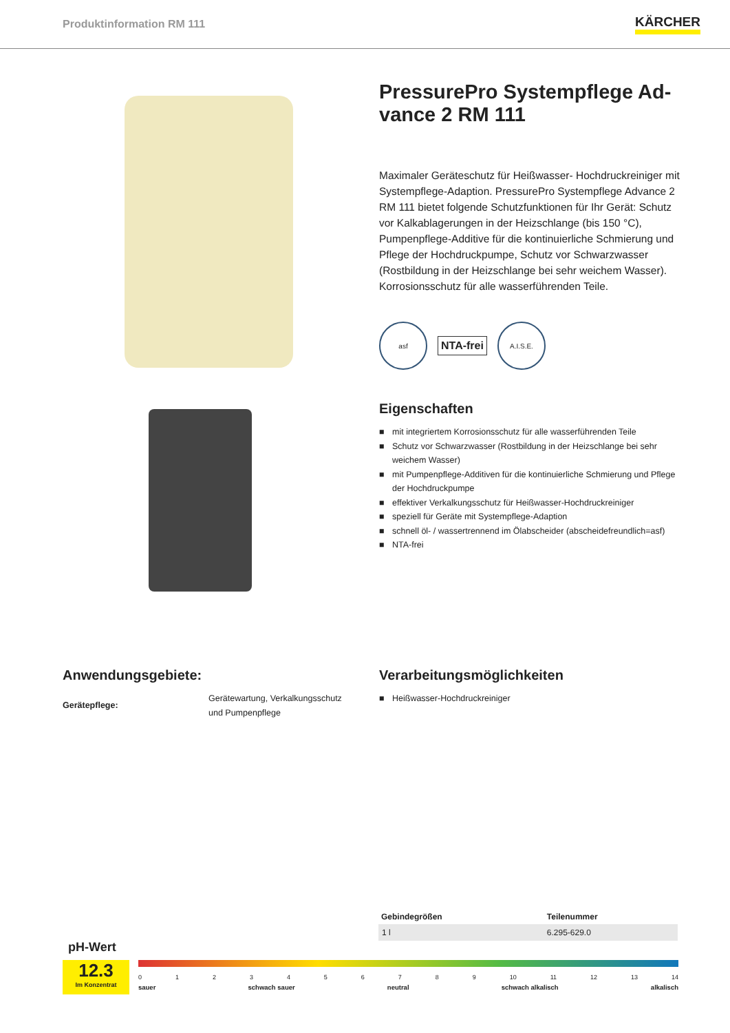Produktinformation RM 111
KÄRCHER
PressurePro Systempflege Ad-
vance 2 RM 111
Maximaler Geräteschutz für Heißwasser- Hochdruckreiniger mit Systempflege-Adaption. PressurePro Systempflege Advance 2 RM 111 bietet folgende Schutzfunktionen für Ihr Gerät: Schutz vor Kalkablagerungen in der Heizschlange (bis 150 °C), Pumpenpflege-Additive für die kontinuierliche Schmierung und Pflege der Hochdruckpumpe, Schutz vor Schwarzwasser (Rostbildung in der Heizschlange bei sehr weichem Wasser). Korrosionsschutz für alle wasserführenden Teile.
asf
NTA-frei
A.I.S.E.
Eigenschaften
■ mit integriertem Korrosionsschutz für alle wasserführenden Teile
■ Schutz vor Schwarzwasser (Rostbildung in der Heizschlange bei sehr weichem Wasser)
■ mit Pumpenpflege-Additiven für die kontinuierliche Schmierung und Pflege der Hochdruckpumpe
■ effektiver Verkalkungsschutz für Heißwasser-Hochdruckreiniger
■ speziell für Geräte mit Systempflege-Adaption
■ schnell öl- / wassertrennend im Ölabscheider (abscheidefreundlich=asf)
■ NTA-frei
Anwendungsgebiete:
Gerätepflege:
Gerätewartung, Verkalkungsschutz
und Pumpenpflege
Verarbeitungsmöglichkeiten
■ Heißwasser-Hochdruckreiniger
| Gebindegrößen | Teilenummer |
| --- | --- |
| 1 l | 6.295-629.0 |
pH-Wert
12.3
Im Konzentrat
0123456789 10 11 12 13 14
sauer schwach sauer neutral schwach alkalisch alkalisch